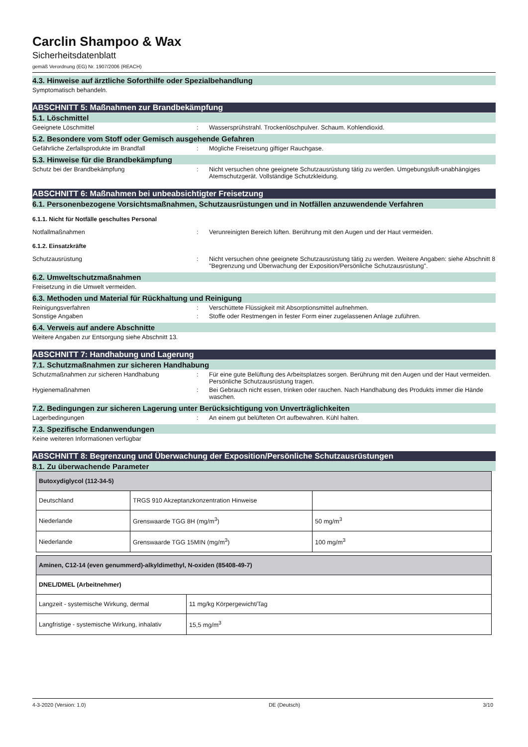Carclin Shampoo & Wax
Sicherheitsdatenblatt
gemäß Verordnung (EG) Nr. 1907/2006 (REACH)
4.3. Hinweise auf ärztliche Soforthilfe oder Spezialbehandlung
Symptomatisch behandeln.
ABSCHNITT 5: Maßnahmen zur Brandbekämpfung
5.1. Löschmittel
Geeignete Löschmittel : Wassersprühstrahl. Trockenlöschpulver. Schaum. Kohlendioxid.
5.2. Besondere vom Stoff oder Gemisch ausgehende Gefahren
Gefährliche Zerfallsprodukte im Brandfall : Mögliche Freisetzung giftiger Rauchgase.
5.3. Hinweise für die Brandbekämpfung
Schutz bei der Brandbekämpfung : Nicht versuchen ohne geeignete Schutzausrüstung tätig zu werden. Umgebungsluft-unabhängiges Atemschutzgerät. Vollständige Schutzkleidung.
ABSCHNITT 6: Maßnahmen bei unbeabsichtigter Freisetzung
6.1. Personenbezogene Vorsichtsmaßnahmen, Schutzausrüstungen und in Notfällen anzuwendende Verfahren
6.1.1. Nicht für Notfälle geschultes Personal
Notfallmaßnahmen : Verunreinigten Bereich lüften. Berührung mit den Augen und der Haut vermeiden.
6.1.2. Einsatzkräfte
Schutzausrüstung : Nicht versuchen ohne geeignete Schutzausrüstung tätig zu werden. Weitere Angaben: siehe Abschnitt 8 "Begrenzung und Überwachung der Exposition/Persönliche Schutzausrüstung".
6.2. Umweltschutzmaßnahmen
Freisetzung in die Umwelt vermeiden.
6.3. Methoden und Material für Rückhaltung und Reinigung
Reinigungsverfahren : Verschüttete Flüssigkeit mit Absorptionsmittel aufnehmen.
Sonstige Angaben : Stoffe oder Restmengen in fester Form einer zugelassenen Anlage zuführen.
6.4. Verweis auf andere Abschnitte
Weitere Angaben zur Entsorgung siehe Abschnitt 13.
ABSCHNITT 7: Handhabung und Lagerung
7.1. Schutzmaßnahmen zur sicheren Handhabung
Schutzmaßnahmen zur sicheren Handhabung : Für eine gute Belüftung des Arbeitsplatzes sorgen. Berührung mit den Augen und der Haut vermeiden. Persönliche Schutzausrüstung tragen.
Hygienemaßnahmen : Bei Gebrauch nicht essen, trinken oder rauchen. Nach Handhabung des Produkts immer die Hände waschen.
7.2. Bedingungen zur sicheren Lagerung unter Berücksichtigung von Unverträglichkeiten
Lagerbedingungen : An einem gut belüfteten Ort aufbewahren. Kühl halten.
7.3. Spezifische Endanwendungen
Keine weiteren Informationen verfügbar
ABSCHNITT 8: Begrenzung und Überwachung der Exposition/Persönliche Schutzausrüstungen
8.1. Zu überwachende Parameter
| Butoxydiglycol (112-34-5) | | |
| --- | --- | --- |
| Deutschland | TRGS 910 Akzeptanzkonzentration Hinweise | |
| Niederlande | Grenswaarde TGG 8H (mg/m<sup>3</sup>) | 50 mg/m<sup>3</sup> |
| Niederlande | Grenswaarde TGG 15MIN (mg/m<sup>3</sup>) | 100 mg/m<sup>3</sup> |
| Aminen, C12-14 (even genummerd)-alkyldimethyl, N-oxiden (85408-49-7) | |
| --- | --- |
| DNEL/DMEL (Arbeitnehmer) | |
| Langzeit - systemische Wirkung, dermal | 11 mg/kg Körpergewicht/Tag |
| Langfristige - systemische Wirkung, inhalativ | 15,5 mg/m<sup>3</sup> |
4-3-2020 (Version: 1.0) DE (Deutsch) 3/10